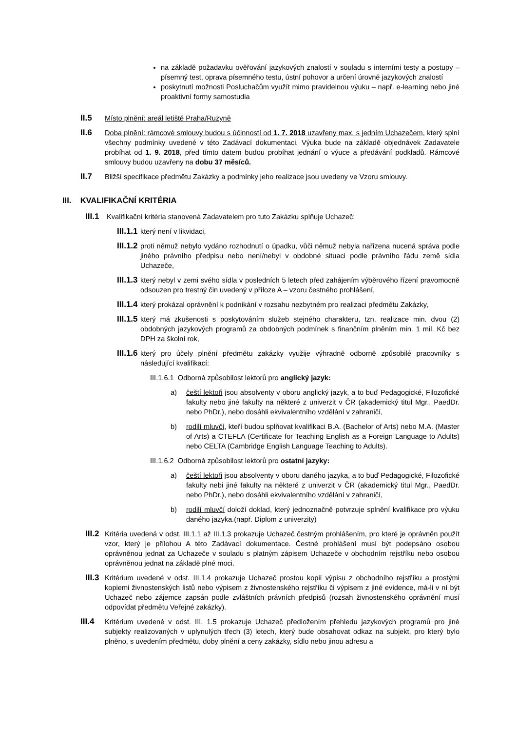na základě požadavku ověřování jazykových znalostí v souladu s interními testy a postupy – písemný test, oprava písemného testu, ústní pohovor a určení úrovně jazykových znalostí
poskytnutí možnosti Posluchačům využít mimo pravidelnou výuku – např. e-learning nebo jiné proaktivní formy samostudia
II.5 Místo plnění: areál letiště Praha/Ruzyně
II.6 Doba plnění: rámcové smlouvy budou s účinností od 1. 7. 2018 uzavřeny max. s jedním Uchazečem, který splní všechny podmínky uvedené v této Zadávací dokumentaci. Výuka bude na základě objednávek Zadavatele probíhat od 1. 9. 2018, před tímto datem budou probíhat jednání o výuce a předávání podkladů. Rámcové smlouvy budou uzavřeny na dobu 37 měsíců.
II.7 Bližší specifikace předmětu Zakázky a podmínky jeho realizace jsou uvedeny ve Vzoru smlouvy.
III. KVALIFIKAČNÍ KRITÉRIA
III.1 Kvalifikační kritéria stanovená Zadavatelem pro tuto Zakázku splňuje Uchazeč:
III.1.1 který není v likvidaci,
III.1.2 proti němuž nebylo vydáno rozhodnutí o úpadku, vůči němuž nebyla nařízena nucená správa podle jiného právního předpisu nebo není/nebyl v obdobné situaci podle právního řádu země sídla Uchazeče,
III.1.3 který nebyl v zemi svého sídla v posledních 5 letech před zahájením výběrového řízení pravomocně odsouzen pro trestný čin uvedený v příloze A – vzoru čestného prohlášení,
III.1.4 který prokázal oprávnění k podnikání v rozsahu nezbytném pro realizaci předmětu Zakázky,
III.1.5 který má zkušenosti s poskytováním služeb stejného charakteru, tzn. realizace min. dvou (2) obdobných jazykových programů za obdobných podmínek s finančním plněním min. 1 mil. Kč bez DPH za školní rok,
III.1.6 který pro účely plnění předmětu zakázky využije výhradně odborně způsobilé pracovníky s následující kvalifikací:
III.1.6.1 Odborná způsobilost lektorů pro anglický jazyk:
a) čeští lektoři jsou absolventy v oboru anglický jazyk, a to buď Pedagogické, Filozofické fakulty nebo jiné fakulty na některé z univerzit v ČR (akademický titul Mgr., PaedDr. nebo PhDr.), nebo dosáhli ekvivalentního vzdělání v zahraničí,
b) rodilí mluvčí, kteří budou splňovat kvalifikaci B.A. (Bachelor of Arts) nebo M.A. (Master of Arts) a CTEFLA (Certificate for Teaching English as a Foreign Language to Adults) nebo CELTA (Cambridge English Language Teaching to Adults).
III.1.6.2 Odborná způsobilost lektorů pro ostatní jazyky:
a) čeští lektoři jsou absolventy v oboru daného jazyka, a to buď Pedagogické, Filozofické fakulty nebi jiné fakulty na některé z univerzit v ČR (akademický titul Mgr., PaedDr. nebo PhDr.), nebo dosáhli ekvivalentního vzdělání v zahraničí,
b) rodilí mluvčí doloží doklad, který jednoznačně potvrzuje splnění kvalifikace pro výuku daného jazyka.(např. Diplom z univerzity)
III.2 Kritéria uvedená v odst. III.1.1 až III.1.3 prokazuje Uchazeč čestným prohlášením, pro které je oprávněn použít vzor, který je přílohou A této Zadávací dokumentace. Čestné prohlášení musí být podepsáno osobou oprávněnou jednat za Uchazeče v souladu s platným zápisem Uchazeče v obchodním rejstříku nebo osobou oprávněnou jednat na základě plné moci.
III.3 Kritérium uvedené v odst. III.1.4 prokazuje Uchazeč prostou kopií výpisu z obchodního rejstříku a prostými kopiemi živnostenských listů nebo výpisem z živnostenského rejstříku či výpisem z jiné evidence, má-li v ní být Uchazeč nebo zájemce zapsán podle zvláštních právních předpisů (rozsah živnostenského oprávnění musí odpovídat předmětu Veřejné zakázky).
III.4 Kritérium uvedené v odst. III. 1.5 prokazuje Uchazeč předložením přehledu jazykových programů pro jiné subjekty realizovaných v uplynulých třech (3) letech, který bude obsahovat odkaz na subjekt, pro který bylo plněno, s uvedením předmětu, doby plnění a ceny zakázky, sídlo nebo jinou adresu a